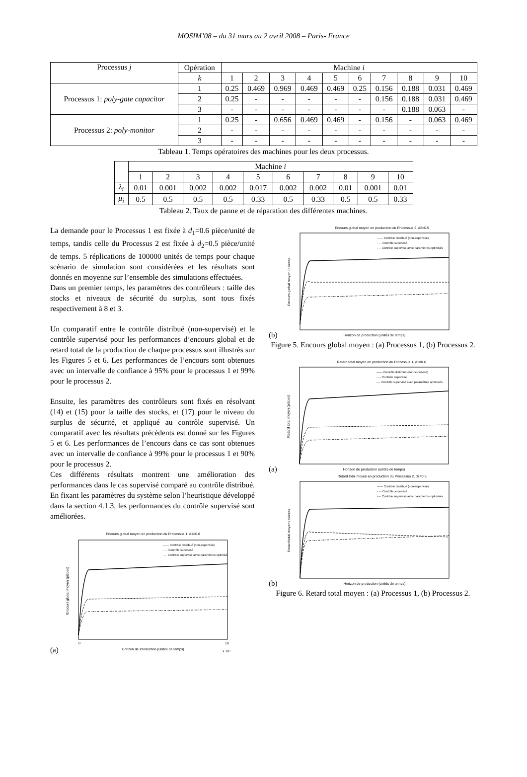MOSIM’08 – du 31 mars au 2 avril 2008 – Paris- France
| Processus j | Opération | Machine i | | | | | | | | | |
| --- | --- | --- | --- | --- | --- | --- | --- | --- | --- | --- | --- |
| | k | 1 | 2 | 3 | 4 | 5 | 6 | 7 | 8 | 9 | 10 |
| Processus 1: poly-gate capacitor | 1 | 0.25 | 0.469 | 0.969 | 0.469 | 0.469 | 0.25 | 0.156 | 0.188 | 0.031 | 0.469 |
| | 2 | 0.25 | - | - | - | - | - | 0.156 | 0.188 | 0.031 | 0.469 |
| | 3 | - | - | - | - | - | - | - | 0.188 | 0.063 | - |
| Processus 2: poly-monitor | 1 | 0.25 | - | 0.656 | 0.469 | 0.469 | - | 0.156 | - | 0.063 | 0.469 |
| | 2 | - | - | - | - | - | - | - | - | - | - |
| | 3 | - | - | - | - | - | - | - | - | - | - |
Tableau 1. Temps opératoires des machines pour les deux processus.
| | Machine i | | | | | | | | | |
| | 1 | 2 | 3 | 4 | 5 | 6 | 7 | 8 | 9 | 10 |
| λ<sub>i</sub> | 0.01 | 0.001 | 0.002 | 0.002 | 0.017 | 0.002 | 0.002 | 0.01 | 0.001 | 0.01 |
| μ<sub>i</sub> | 0.5 | 0.5 | 0.5 | 0.5 | 0.33 | 0.5 | 0.33 | 0.5 | 0.5 | 0.33 |
Tableau 2. Taux de panne et de réparation des différentes machines.
La demande pour le Processus 1 est fixée à d<sub>1</sub>=0.6 pièce/unité de temps, tandis celle du Processus 2 est fixée à d<sub>2</sub>=0.5 pièce/unité de temps. 5 réplications de 100000 unités de temps pour chaque scénario de simulation sont considérées et les résultats sont donnés en moyenne sur l’ensemble des simulations effectuées.
Dans un premier temps, les paramètres des contrôleurs : taille des stocks et niveaux de sécurité du surplus, sont tous fixés respectivement à 8 et 3.
Un comparatif entre le contrôle distribué (non-supervisé) et le contrôle supervisé pour les performances d’encours global et de retard total de la production de chaque processus sont illustrés sur les Figures 5 et 6. Les performances de l’encours sont obtenues avec un intervalle de confiance à 95% pour le processus 1 et 99% pour le processus 2.
Ensuite, les paramètres des contrôleurs sont fixés en résolvant (14) et (15) pour la taille des stocks, et (17) pour le niveau du surplus de sécurité, et appliqué au contrôle supervisé. Un comparatif avec les résultats précédents est donné sur les Figures 5 et 6. Les performances de l’encours dans ce cas sont obtenues avec un intervalle de confiance à 99% pour le processus 1 et 90% pour le processus 2.
Ces différents résultats montrent une amélioration des performances dans le cas supervisé comparé au contrôle distribué. En fixant les paramètres du système selon l’heuristique développé dans la section 4.1.3, les performances du contrôle supervisé sont améliorées.
(a)
Encours global moyen en production du Processus 1, d1=0.6
Encours global moyen (pièces)
Horizon de Production (unités de temps)
0
10
x 10⁴
—— Contrôle distribué (non-supervisé)
- - - Contrôle supervisé
-·-· Contrôle supervisé avec paramètres optimisé
(b)
Encours global moyen en production du Processus 2, d2=0.5
Encours global moyen (pièces)
Horizon de production (unités de temps)
—— Contrôle distribué (non-supervisé)
- - - Contrôle supervisé
-·-· Contrôle supervisé avec paramètres optimisés
Figure 5. Encours global moyen : (a) Processus 1, (b) Processus 2.
(a)
Retard total moyen en production du Processus 1, d1=0.6
Retard total moyen (pièces)
Horizon de production (unités de temps)
—— Contrôle distribué (non-supervisé)
- - - Contrôle supervisé
-·-· Contrôle supervisé avec paramètres optimisés
(b)
Retard total moyen en production du Processus 2, d2=0.5
Retard total moyen (pièces)
Horizon de production (unités de temps)
—— Contrôle distribué (non-supervisé)
- - - Contrôle supervisé
-·-· Contrôle supervisé avec paramètres optimisés
Figure 6. Retard total moyen : (a) Processus 1, (b) Processus 2.